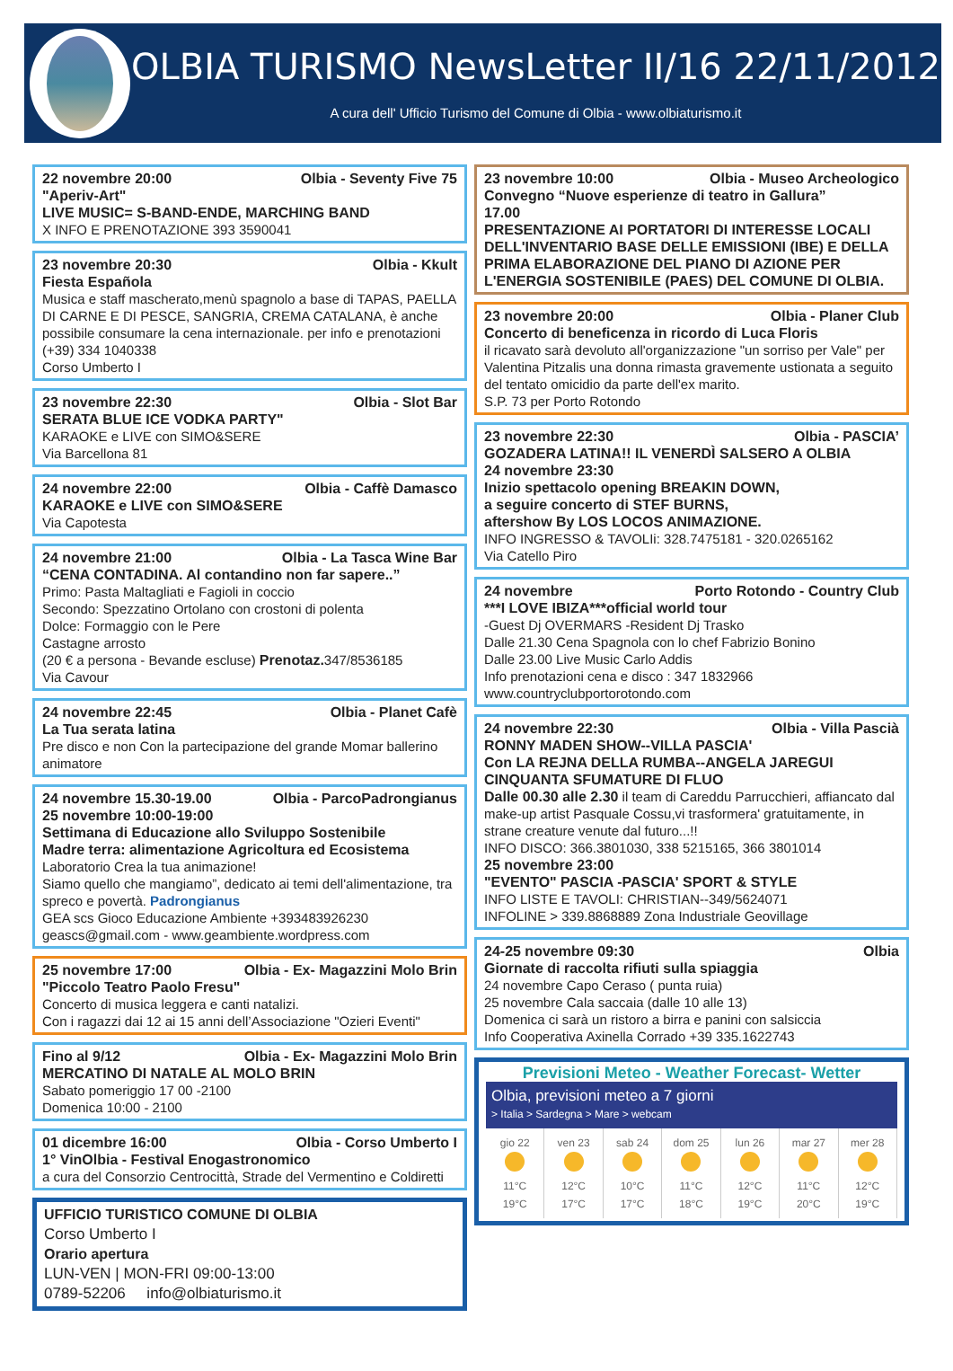OLBIA TURISMO NewsLetter II/16 22/11/2012
A cura dell' Ufficio Turismo del Comune di Olbia - www.olbiaturismo.it
22 novembre 20:00 Olbia - Seventy Five 75
"Aperiv-Art"
LIVE MUSIC= S-BAND-ENDE, MARCHING BAND
X INFO E PRENOTAZIONE 393 3590041
23 novembre 20:30 Olbia - Kkult
Fiesta Española
Musica e staff mascherato,menù spagnolo a base di TAPAS, PAELLA DI CARNE E DI PESCE, SANGRIA, CREMA CATALANA, è anche possibile consumare la cena internazionale. per info e prenotazioni (+39) 334 1040338
Corso Umberto I
23 novembre 22:30 Olbia - Slot Bar
SERATA BLUE ICE VODKA PARTY"
KARAOKE e LIVE con SIMO&SERE
Via Barcellona 81
24 novembre 22:00 Olbia - Caffè Damasco
KARAOKE e LIVE con SIMO&SERE
Via Capotesta
24 novembre 21:00 Olbia - La Tasca Wine Bar
“CENA CONTADINA. Al contandino non far sapere..”
Primo: Pasta Maltagliati e Fagioli in coccio
Secondo: Spezzatino Ortolano con crostoni di polenta
Dolce: Formaggio con le Pere
Castagne arrosto
(20 € a persona - Bevande escluse) Prenotaz. 347/8536185
Via Cavour
24 novembre 22:45 Olbia - Planet Cafè
La Tua serata latina
Pre disco e non Con la partecipazione del grande Momar ballerino animatore
24 novembre 15.30-19.00 Olbia - ParcoPadrongianus
25 novembre 10:00-19:00
Settimana di Educazione allo Sviluppo Sostenibile
Madre terra: alimentazione Agricoltura ed Ecosistema
Laboratorio Crea la tua animazione!
Siamo quello che mangiamo”, dedicato ai temi dell'alimentazione, tra spreco e povertà. Padrongianus
GEA scs Gioco Educazione Ambiente +393483926230
geascs@gmail.com - www.geambiente.wordpress.com
25 novembre 17:00 Olbia - Ex- Magazzini Molo Brin
"Piccolo Teatro Paolo Fresu"
Concerto di musica leggera e canti natalizi.
Con i ragazzi dai 12 ai 15 anni dell’Associazione "Ozieri Eventi"
Fino al 9/12 Olbia - Ex- Magazzini Molo Brin
MERCATINO DI NATALE AL MOLO BRIN
Sabato pomeriggio 17 00 -2100
Domenica 10:00 - 2100
01 dicembre 16:00 Olbia - Corso Umberto I
1° VinOlbia - Festival Enogastronomico
a cura del Consorzio Centrocittà, Strade del Vermentino e Coldiretti
UFFICIO TURISTICO COMUNE DI OLBIA
Corso Umberto I
Orario apertura
LUN-VEN | MON-FRI 09:00-13:00
0789-52206 info@olbiaturismo.it
23 novembre 10:00 Olbia - Museo Archeologico
Convegno “Nuove esperienze di teatro in Gallura”
17.00
PRESENTAZIONE AI PORTATORI DI INTERESSE LOCALI DELL'INVENTARIO BASE DELLE EMISSIONI (IBE) E DELLA PRIMA ELABORAZIONE DEL PIANO DI AZIONE PER L'ENERGIA SOSTENIBILE (PAES) DEL COMUNE DI OLBIA.
23 novembre 20:00 Olbia - Planer Club
Concerto di beneficenza in ricordo di Luca Floris
il ricavato sarà devoluto all'organizzazione "un sorriso per Vale" per Valentina Pitzalis una donna rimasta gravemente ustionata a seguito del tentato omicidio da parte dell'ex marito.
S.P. 73 per Porto Rotondo
23 novembre 22:30 Olbia - PASCIA’
GOZADERA LATINA!! IL VENERDÌ SALSERO A OLBIA
24 novembre 23:30
Inizio spettacolo opening BREAKIN DOWN,
a seguire concerto di STEF BURNS,
aftershow By LOS LOCOS ANIMAZIONE.
INFO INGRESSO & TAVOLIi: 328.7475181 - 320.0265162
Via Catello Piro
24 novembre Porto Rotondo - Country Club
***I LOVE IBIZA***official world tour
-Guest Dj OVERMARS -Resident Dj Trasko
Dalle 21.30 Cena Spagnola con lo chef Fabrizio Bonino
Dalle 23.00 Live Music Carlo Addis
Info prenotazioni cena e disco : 347 1832966
www.countryclubportorotondo.com
24 novembre 22:30 Olbia - Villa Pascià
RONNY MADEN SHOW--VILLA PASCIA'
Con LA REJNA DELLA RUMBA--ANGELA JAREGUI
CINQUANTA SFUMATURE DI FLUO
Dalle 00.30 alle 2.30 il team di Careddu Parrucchieri, affiancato dal make-up artist Pasquale Cossu,vi trasformera' gratuitamente, in strane creature venute dal futuro...!!
INFO DISCO: 366.3801030, 338 5215165, 366 3801014
25 novembre 23:00
"EVENTO" PASCIA -PASCIA' SPORT & STYLE
INFO LISTE E TAVOLI: CHRISTIAN--349/5624071
INFOLINE > 339.8868889 Zona Industriale Geovillage
24-25 novembre 09:30 Olbia
Giornate di raccolta rifiuti sulla spiaggia
24 novembre Capo Ceraso ( punta ruia)
25 novembre Cala saccaia (dalle 10 alle 13)
Domenica ci sarà un ristoro a birra e panini con salsiccia
Info Cooperativa Axinella Corrado +39 335.1622743
Previsioni Meteo - Weather Forecast- Wetter
Olbia, previsioni meteo a 7 giorni
> Italia > Sardegna > Mare > webcam
gio 22
11°C
19°C
ven 23
12°C
17°C
sab 24
10°C
17°C
dom 25
11°C
18°C
lun 26
12°C
19°C
mar 27
11°C
20°C
mer 28
12°C
19°C